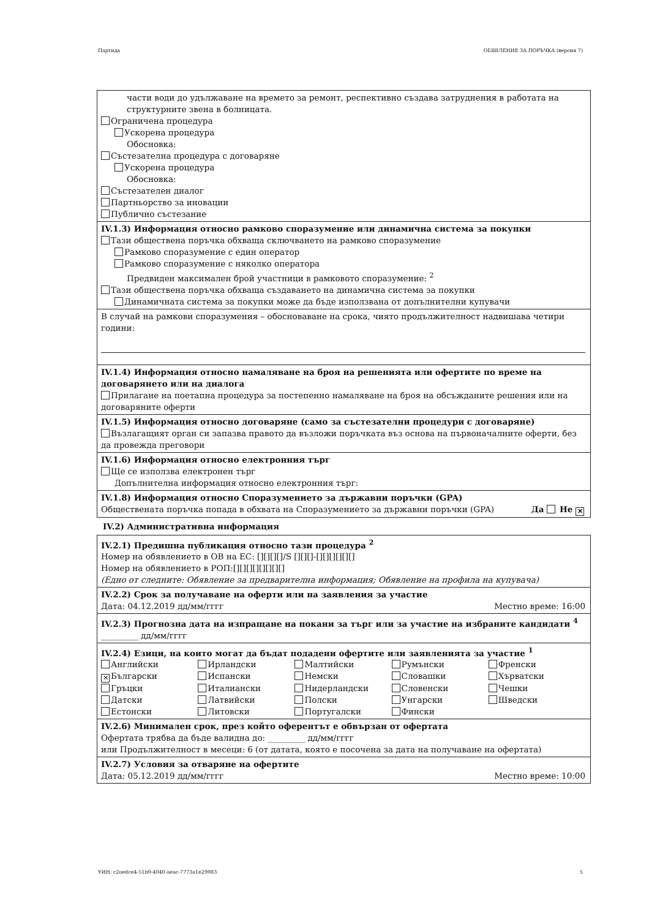Партида ОБЯВЛЕНИЕ ЗА ПОРЪЧКА (версия 7)
части води до удължаване на времето за ремонт, респективно създава затруднения в работата на структурните звена в болницата.
Ограничена процедура
Ускорена процедура
Обосновка:
Състезателна процедура с договаряне
Ускорена процедура
Обосновка:
Състезателен диалог
Партньорство за иновации
Публично състезание
IV.1.3) Информация относно рамково споразумение или динамична система за покупки
Тази обществена поръчка обхваща сключването на рамково споразумение
Рамково споразумение с един оператор
Рамково споразумение с няколко оператора
Предвиден максимален брой участници в рамковото споразумение: <sup>2</sup>
Тази обществена поръчка обхваща създаването на динамична система за покупки
Динамичната система за покупки може да бъде използвана от допълнителни купувачи
В случай на рамкови споразумения – обосноваване на срока, чиято продължителност надвишава четири години:
IV.1.4) Информация относно намаляване на броя на решенията или офертите по време на договарянето или на диалога
Прилагане на поетапна процедура за постепенно намаляване на броя на обсъжданите решения или на договаряните оферти
IV.1.5) Информация относно договаряне (само за състезателни процедури с договаряне)
Възлагащият орган си запазва правото да възложи поръчката въз основа на първоначалните оферти, без да провежда преговори
IV.1.6) Информация относно електронния търг
Ще се използва електронен търг
Допълнителна информация относно електронния търг:
IV.1.8) Информация относно Споразумението за държавни поръчки (GPA)
Обществената поръчка попада в обхвата на Споразумението за държавни поръчки (GPA) Да Не ✕
IV.2) Административна информация
IV.2.1) Предишна публикация относно тази процедура <sup>2</sup>
Номер на обявлението в ОВ на ЕС: [][][][]/S [][][]-[][][][][][]
Номер на обявлението в РОП:[][][][][][][][]
(Едно от следните: Обявление за предварителна информация; Обявление на профила на купувача)
IV.2.2) Срок за получаване на оферти или на заявления за участие
Дата: 04.12.2019 дд/мм/гггг Местно време: 16:00
IV.2.3) Прогнозна дата на изпращане на покани за търг или за участие на избраните кандидати <sup>4</sup>
_________ дд/мм/гггг
IV.2.4) Езици, на които могат да бъдат подадени офертите или заявленията за участие <sup>1</sup>
Английски
Ирландски
Малтийски
Румънски
Френски
✕ Български
Испански
Немски
Словашки
Хърватски
Гръцки
Италиански
Нидерландски
Словенски
Чешки
Датски
Латвийски
Полски
Унгарски
Шведски
Естонски
Литовски
Португалски
Фински
IV.2.6) Минимален срок, през който оферентът е обвързан от офертата
Офертата трябва да бъде валидна до: _________ дд/мм/гггг
или Продължителност в месеци: 6 (от датата, която е посочена за дата на получаване на офертата)
IV.2.7) Условия за отваряне на офертите
Дата: 05.12.2019 дд/мм/гггг Местно време: 10:00
УИН: c2oedce4-51b9-4040-aeac-7773a1e29983 5